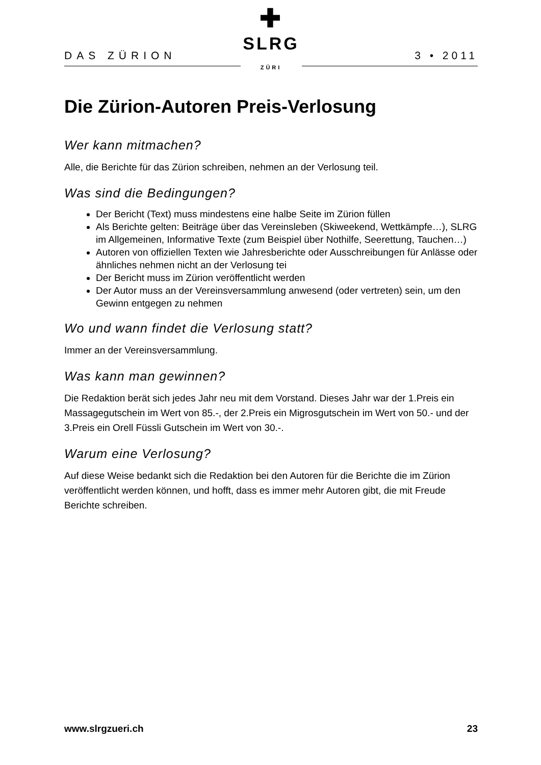DAS ZÜRION
✚
SLRG ZÜRI
3 • 2011
Die Zürion-Autoren Preis-Verlosung
Wer kann mitmachen?
Alle, die Berichte für das Zürion schreiben, nehmen an der Verlosung teil.
Was sind die Bedingungen?
Der Bericht (Text) muss mindestens eine halbe Seite im Zürion füllen
Als Berichte gelten: Beiträge über das Vereinsleben (Skiweekend, Wettkämpfe…), SLRG im Allgemeinen, Informative Texte (zum Beispiel über Nothilfe, Seerettung, Tauchen…)
Autoren von offiziellen Texten wie Jahresberichte oder Ausschreibungen für Anlässe oder ähnliches nehmen nicht an der Verlosung tei
Der Bericht muss im Zürion veröffentlicht werden
Der Autor muss an der Vereinsversammlung anwesend (oder vertreten) sein, um den Gewinn entgegen zu nehmen
Wo und wann findet die Verlosung statt?
Immer an der Vereinsversammlung.
Was kann man gewinnen?
Die Redaktion berät sich jedes Jahr neu mit dem Vorstand. Dieses Jahr war der 1.Preis ein Massagegutschein im Wert von 85.-, der 2.Preis ein Migrosgutschein im Wert von 50.- und der 3.Preis ein Orell Füssli Gutschein im Wert von 30.-.
Warum eine Verlosung?
Auf diese Weise bedankt sich die Redaktion bei den Autoren für die Berichte die im Zürion veröffentlicht werden können, und hofft, dass es immer mehr Autoren gibt, die mit Freude Berichte schreiben.
www.slrgzueri.ch 23